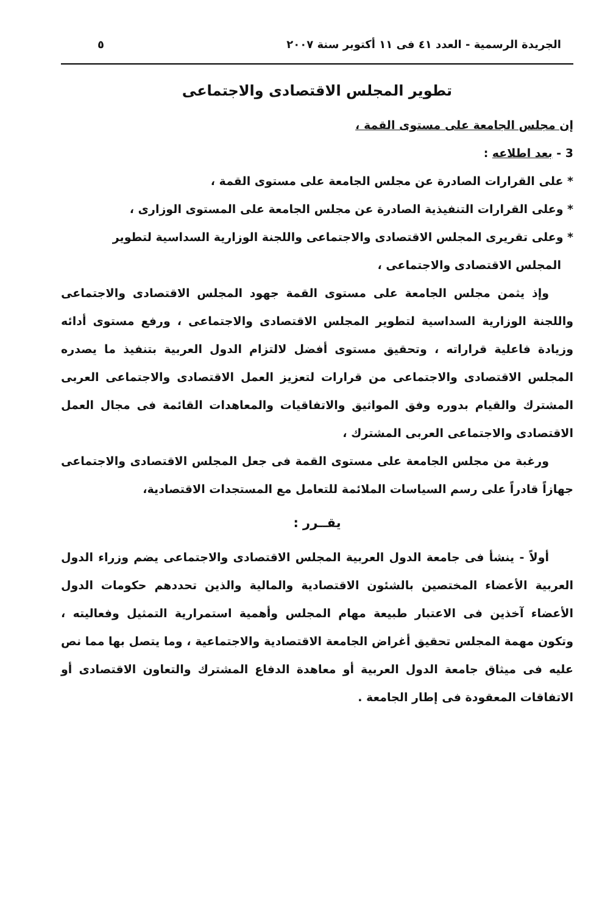الجريدة الرسمية - العدد ٤١ فى ١١ أكتوبر سنة ٢٠٠٧ ٥
تطوير المجلس الاقتصادى والاجتماعى
إن مجلس الجامعة على مستوى القمة ،
3 - بعد اطلاعه :
* على القرارات الصادرة عن مجلس الجامعة على مستوى القمة ،
* وعلى القرارات التنفيذية الصادرة عن مجلس الجامعة على المستوى الوزارى ،
* وعلى تقريرى المجلس الاقتصادى والاجتماعى واللجنة الوزارية السداسية لتطوير
المجلس الاقتصادى والاجتماعى ،
وإذ يثمن مجلس الجامعة على مستوى القمة جهود المجلس الاقتصادى والاجتماعى واللجنة الوزارية السداسية لتطوير المجلس الاقتصادى والاجتماعى ، ورفع مستوى أدائه وزيادة فاعلية قراراته ، وتحقيق مستوى أفضل لالتزام الدول العربية بتنفيذ ما يصدره المجلس الاقتصادى والاجتماعى من قرارات لتعزيز العمل الاقتصادى والاجتماعى العربى المشترك والقيام بدوره وفق المواثيق والاتفاقيات والمعاهدات القائمة فى مجال العمل الاقتصادى والاجتماعى العربى المشترك ،
ورغبة من مجلس الجامعة على مستوى القمة فى جعل المجلس الاقتصادى والاجتماعى جهازاً قادراً على رسم السياسات الملائمة للتعامل مع المستجدات الاقتصادية،
يقــرر :
أولاً - ينشأ فى جامعة الدول العربية المجلس الاقتصادى والاجتماعى يضم وزراء الدول العربية الأعضاء المختصين بالشئون الاقتصادية والمالية والذين تحددهم حكومات الدول الأعضاء آخذين فى الاعتبار طبيعة مهام المجلس وأهمية استمرارية التمثيل وفعاليته ، وتكون مهمة المجلس تحقيق أغراض الجامعة الاقتصادية والاجتماعية ، وما يتصل بها مما نص عليه فى ميثاق جامعة الدول العربية أو معاهدة الدفاع المشترك والتعاون الاقتصادى أو الاتفاقات المعقودة فى إطار الجامعة .